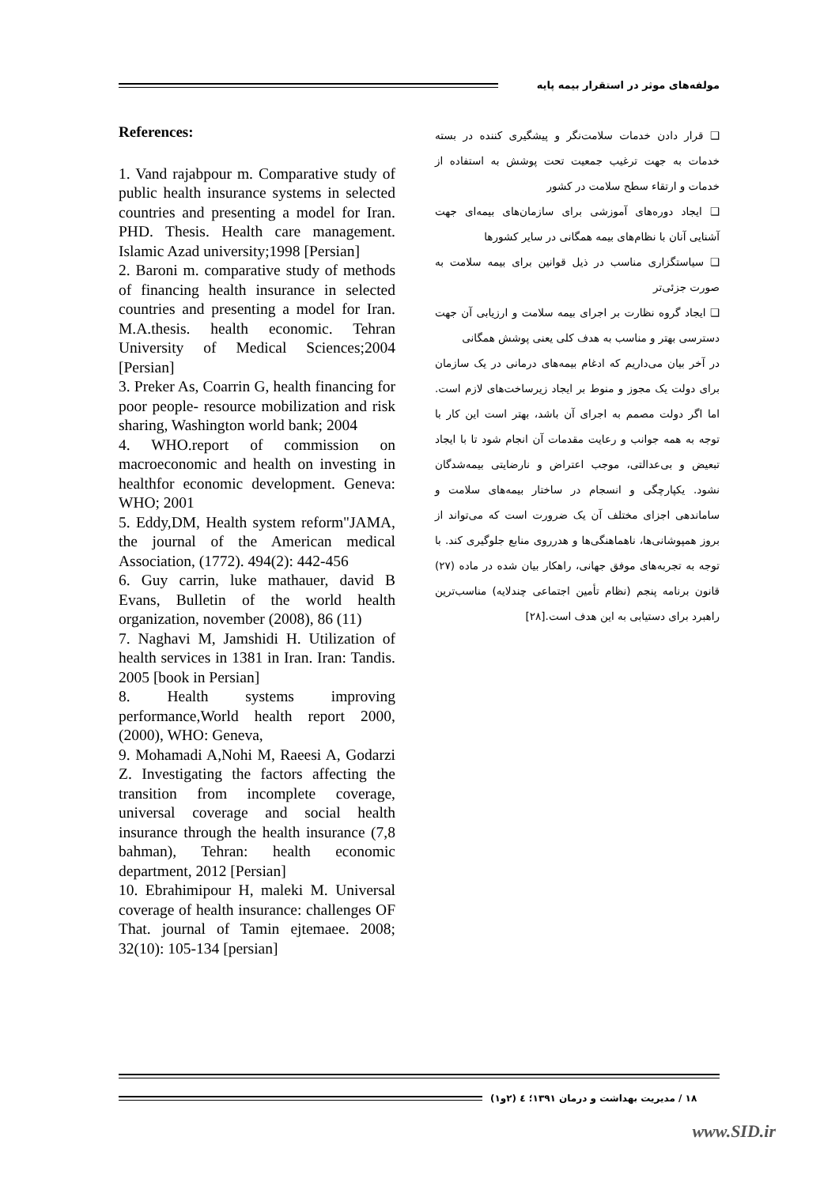مولفه‌های موثر در استقرار بیمه پایه
References:
1. Vand rajabpour m. Comparative study of public health insurance systems in selected countries and presenting a model for Iran. PHD. Thesis. Health care management. Islamic Azad university;1998 [Persian]
2. Baroni m. comparative study of methods of financing health insurance in selected countries and presenting a model for Iran. M.A.thesis. health economic. Tehran University of Medical Sciences;2004 [Persian]
3. Preker As, Coarrin G, health financing for poor people- resource mobilization and risk sharing, Washington world bank; 2004
4. WHO.report of commission on macroeconomic and health on investing in healthfor economic development. Geneva: WHO; 2001
5. Eddy,DM, Health system reform"JAMA, the journal of the American medical Association, (1772). 494(2): 442-456
6. Guy carrin, luke mathauer, david B Evans, Bulletin of the world health organization, november (2008), 86 (11)
7. Naghavi M, Jamshidi H. Utilization of health services in 1381 in Iran. Iran: Tandis. 2005 [book in Persian]
8. Health systems improving performance,World health report 2000, (2000), WHO: Geneva,
9. Mohamadi A,Nohi M, Raeesi A, Godarzi Z. Investigating the factors affecting the transition from incomplete coverage, universal coverage and social health insurance through the health insurance (7,8 bahman), Tehran: health economic department, 2012 [Persian]
10. Ebrahimipour H, maleki M. Universal coverage of health insurance: challenges OF That. journal of Tamin ejtemaee. 2008; 32(10): 105-134 [persian]
❑ قرار دادن خدمات سلامت‌نگر و پیشگیری کننده در بسته خدمات به جهت ترغیب جمعیت تحت پوشش به استفاده از خدمات و ارتقاء سطح سلامت در کشور
❑ ایجاد دوره‌های آموزشی برای سازمان‌های بیمه‌ای جهت آشنایی آنان با نظام‌های بیمه همگانی در سایر کشورها
❑ سیاستگزاری مناسب در ذیل قوانین برای بیمه سلامت به صورت جزئی‌تر
❑ ایجاد گروه نظارت بر اجرای بیمه سلامت و ارزیابی آن جهت دسترسی بهتر و مناسب به هدف کلی یعنی پوشش همگانی
در آخر بیان می‌داریم که ادغام بیمه‌های درمانی در یک سازمان برای دولت یک مجوز و منوط بر ایجاد زیرساخت‌های لازم است. اما اگر دولت مصمم به اجرای آن باشد، بهتر است این کار با توجه به همه جوانب و رعایت مقدمات آن انجام شود تا با ایجاد تبعیض و بی‌عدالتی، موجب اعتراض و نارضایتی بیمه‌شدگان نشود. یکپارچگی و انسجام در ساختار بیمه‌های سلامت و ساماندهی اجزای مختلف آن یک ضرورت است که می‌تواند از بروز همپوشانی‌ها، ناهماهنگی‌ها و هدرروی منابع جلوگیری کند. با توجه به تجربه‌های موفق جهانی، راهکار بیان شده در ماده (۲۷) قانون برنامه پنجم (نظام تأمین اجتماعی چندلایه) مناسب‌ترین راهبرد برای دستیابی به این هدف است.[۲۸]
۱۸ / مدیریت بهداشت و درمان ۱۳۹۱؛ ٤ (۲و۱)
www.SID.ir